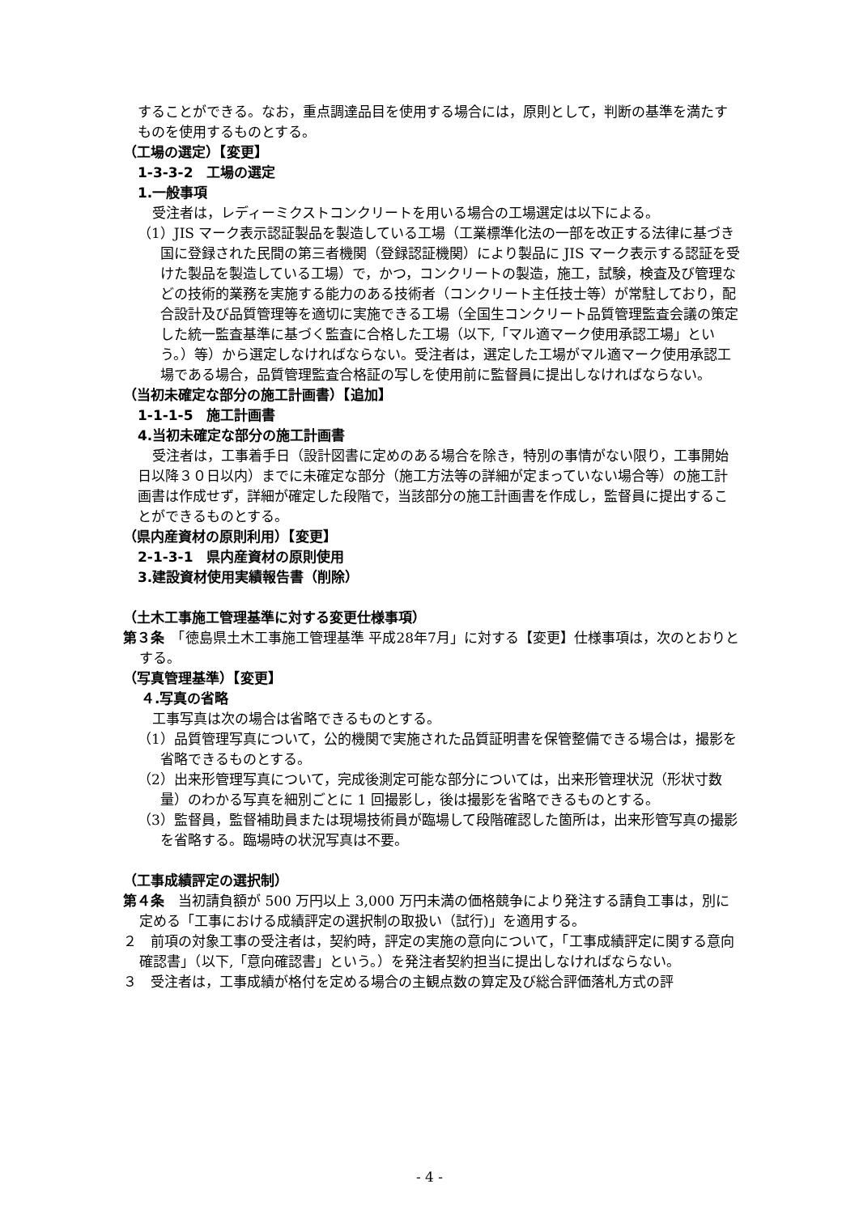することができる。なお，重点調達品目を使用する場合には，原則として，判断の基準を満たすものを使用するものとする。
（工場の選定）【変更】
1-3-3-2　工場の選定
1.一般事項
受注者は，レディーミクストコンクリートを用いる場合の工場選定は以下による。
（1）JIS マーク表示認証製品を製造している工場（工業標準化法の一部を改正する法律に基づき国に登録された民間の第三者機関（登録認証機関）により製品に JIS マーク表示する認証を受けた製品を製造している工場）で，かつ，コンクリートの製造，施工，試験，検査及び管理などの技術的業務を実施する能力のある技術者（コンクリート主任技士等）が常駐しており，配合設計及び品質管理等を適切に実施できる工場（全国生コンクリート品質管理監査会議の策定した統一監査基準に基づく監査に合格した工場（以下,「マル適マーク使用承認工場」という。）等）から選定しなければならない。受注者は，選定した工場がマル適マーク使用承認工場である場合，品質管理監査合格証の写しを使用前に監督員に提出しなければならない。
（当初未確定な部分の施工計画書）【追加】
1-1-1-5　施工計画書
4.当初未確定な部分の施工計画書
受注者は，工事着手日（設計図書に定めのある場合を除き，特別の事情がない限り，工事開始日以降３０日以内）までに未確定な部分（施工方法等の詳細が定まっていない場合等）の施工計画書は作成せず，詳細が確定した段階で，当該部分の施工計画書を作成し，監督員に提出することができるものとする。
（県内産資材の原則利用）【変更】
2-1-3-1　県内産資材の原則使用
3.建設資材使用実績報告書（削除）
（土木工事施工管理基準に対する変更仕様事項）
第３条　「徳島県土木工事施工管理基準 平成28年7月」に対する【変更】仕様事項は，次のとおりとする。
（写真管理基準）【変更】
４.写真の省略
工事写真は次の場合は省略できるものとする。
（1）品質管理写真について，公的機関で実施された品質証明書を保管整備できる場合は，撮影を省略できるものとする。
（2）出来形管理写真について，完成後測定可能な部分については，出来形管理状況（形状寸数量）のわかる写真を細別ごとに 1 回撮影し，後は撮影を省略できるものとする。
（3）監督員，監督補助員または現場技術員が臨場して段階確認した箇所は，出来形管写真の撮影を省略する。臨場時の状況写真は不要。
（工事成績評定の選択制）
第４条　当初請負額が 500 万円以上 3,000 万円未満の価格競争により発注する請負工事は，別に定める「工事における成績評定の選択制の取扱い（試行)」を適用する。
２　前項の対象工事の受注者は，契約時，評定の実施の意向について，「工事成績評定に関する意向確認書」（以下,「意向確認書」という。）を発注者契約担当に提出しなければならない。
３　受注者は，工事成績が格付を定める場合の主観点数の算定及び総合評価落札方式の評
- 4 -